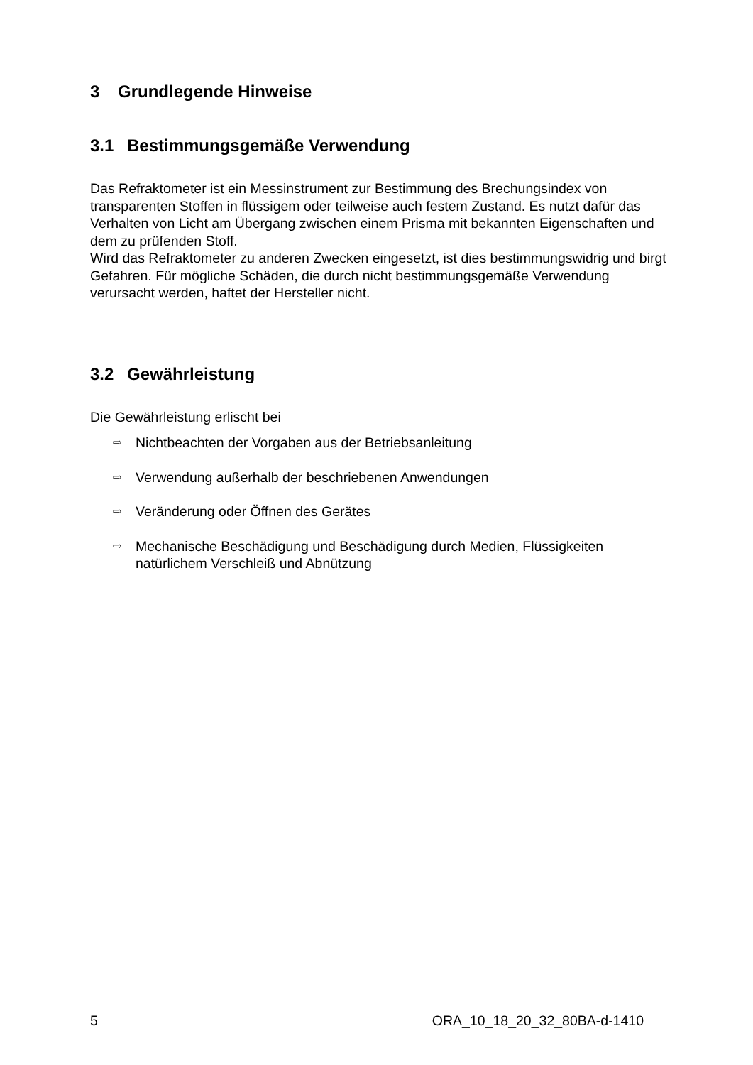3 Grundlegende Hinweise
3.1 Bestimmungsgemäße Verwendung
Das Refraktometer ist ein Messinstrument zur Bestimmung des Brechungsindex von transparenten Stoffen in flüssigem oder teilweise auch festem Zustand. Es nutzt dafür das Verhalten von Licht am Übergang zwischen einem Prisma mit bekannten Eigenschaften und dem zu prüfenden Stoff.
Wird das Refraktometer zu anderen Zwecken eingesetzt, ist dies bestimmungswidrig und birgt Gefahren. Für mögliche Schäden, die durch nicht bestimmungsgemäße Verwendung verursacht werden, haftet der Hersteller nicht.
3.2 Gewährleistung
Die Gewährleistung erlischt bei
⇨ Nichtbeachten der Vorgaben aus der Betriebsanleitung
⇨ Verwendung außerhalb der beschriebenen Anwendungen
⇨ Veränderung oder Öffnen des Gerätes
⇨ Mechanische Beschädigung und Beschädigung durch Medien, Flüssigkeiten natürlichem Verschleiß und Abnützung
5 ORA_10_18_20_32_80BA-d-1410